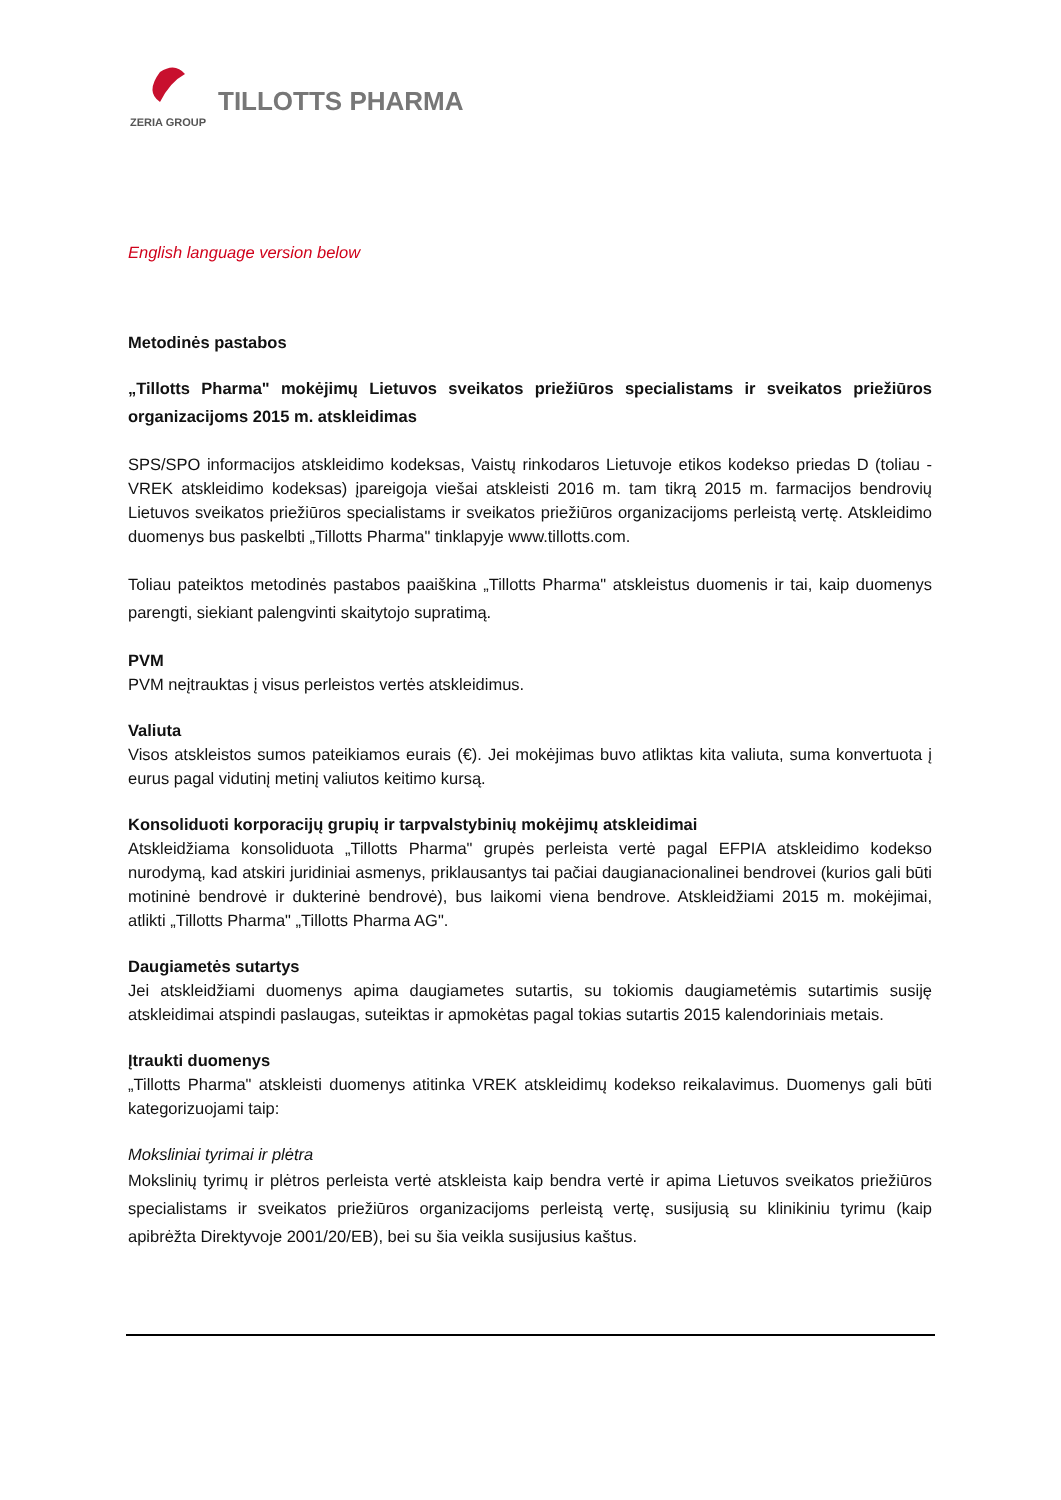TILLOTTS PHARMA
ZERIA GROUP
English language version below
Metodinės pastabos
„Tillotts Pharma" mokėjimų Lietuvos sveikatos priežiūros specialistams ir sveikatos priežiūros organizacijoms 2015 m. atskleidimas
SPS/SPO informacijos atskleidimo kodeksas, Vaistų rinkodaros Lietuvoje etikos kodekso priedas D (toliau - VREK atskleidimo kodeksas) įpareigoja viešai atskleisti 2016 m. tam tikrą 2015 m. farmacijos bendrovių Lietuvos sveikatos priežiūros specialistams ir sveikatos priežiūros organizacijoms perleistą vertę. Atskleidimo duomenys bus paskelbti „Tillotts Pharma" tinklapyje www.tillotts.com.
Toliau pateiktos metodinės pastabos paaiškina „Tillotts Pharma" atskleistus duomenis ir tai, kaip duomenys parengti, siekiant palengvinti skaitytojo supratimą.
PVM
PVM neįtrauktas į visus perleistos vertės atskleidimus.
Valiuta
Visos atskleistos sumos pateikiamos eurais (€). Jei mokėjimas buvo atliktas kita valiuta, suma konvertuota į eurus pagal vidutinį metinį valiutos keitimo kursą.
Konsoliduoti korporacijų grupių ir tarpvalstybinių mokėjimų atskleidimai
Atskleidžiama konsoliduota „Tillotts Pharma" grupės perleista vertė pagal EFPIA atskleidimo kodekso nurodymą, kad atskiri juridiniai asmenys, priklausantys tai pačiai daugianacionalinei bendrovei (kurios gali būti motininė bendrovė ir dukterinė bendrovė), bus laikomi viena bendrove. Atskleidžiami 2015 m. mokėjimai, atlikti „Tillotts Pharma" „Tillotts Pharma AG".
Daugiametės sutartys
Jei atskleidžiami duomenys apima daugiametes sutartis, su tokiomis daugiametėmis sutartimis susiję atskleidimai atspindi paslaugas, suteiktas ir apmokėtas pagal tokias sutartis 2015 kalendoriniais metais.
Įtraukti duomenys
„Tillotts Pharma" atskleisti duomenys atitinka VREK atskleidimų kodekso reikalavimus. Duomenys gali būti kategorizuojami taip:
Moksliniai tyrimai ir plėtra
Mokslinių tyrimų ir plėtros perleista vertė atskleista kaip bendra vertė ir apima Lietuvos sveikatos priežiūros specialistams ir sveikatos priežiūros organizacijoms perleistą vertę, susijusią su klinikiniu tyrimu (kaip apibrėžta Direktyvoje 2001/20/EB), bei su šia veikla susijusius kaštus.